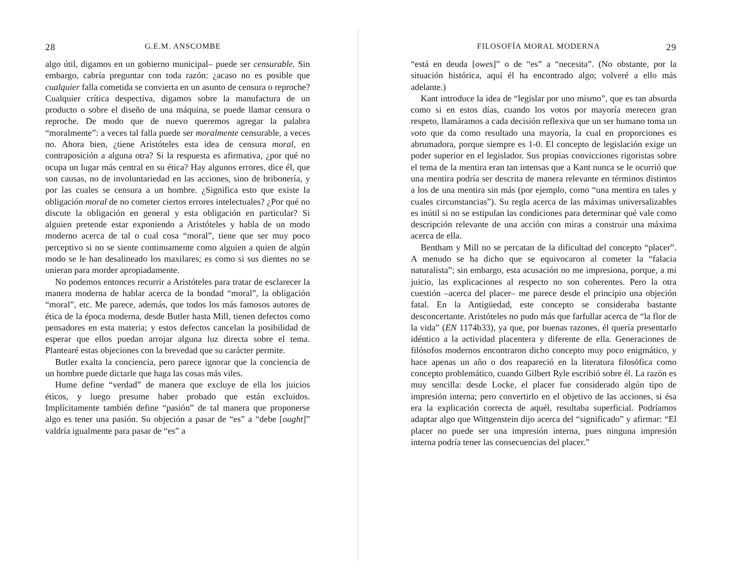28 G.E.M. ANSCOMBE
algo útil, digamos en un gobierno municipal– puede ser censurable. Sin embargo, cabría preguntar con toda razón: ¿acaso no es posible que cualquier falla cometida se convierta en un asunto de censura o reproche? Cualquier crítica despectiva, digamos sobre la manufactura de un producto o sobre el diseño de una máquina, se puede llamar censura o reproche. De modo que de nuevo queremos agregar la palabra “moralmente”: a veces tal falla puede ser moralmente censurable, a veces no. Ahora bien, ¿tiene Aristóteles esta idea de censura moral, en contraposición a alguna otra? Si la respuesta es afirmativa, ¿por qué no ocupa un lugar más central en su ética? Hay algunos errores, dice él, que son causas, no de involuntariedad en las acciones, sino de bribonería, y por las cuales se censura a un hombre. ¿Significa esto que existe la obligación moral de no cometer ciertos errores intelectuales? ¿Por qué no discute la obligación en general y esta obligación en particular? Si alguien pretende estar exponiendo a Aristóteles y habla de un modo moderno acerca de tal o cual cosa “moral”, tiene que ser muy poco perceptivo si no se siente continuamente como alguien a quien de algún modo se le han desalineado los maxilares; es como si sus dientes no se unieran para morder apropiadamente.
No podemos entonces recurrir a Aristóteles para tratar de esclarecer la manera moderna de hablar acerca de la bondad “moral”, la obligación “moral”, etc. Me parece, además, que todos los más famosos autores de ética de la época moderna, desde Butler hasta Mill, tienen defectos como pensadores en esta materia; y estos defectos cancelan la posibilidad de esperar que ellos puedan arrojar alguna luz directa sobre el tema. Plantearé estas objeciones con la brevedad que su carácter permite.
Butler exalta la conciencia, pero parece ignorar que la conciencia de un hombre puede dictarle que haga las cosas más viles.
Hume define “verdad” de manera que excluye de ella los juicios éticos, y luego presume haber probado que están excluidos. Implícitamente también define “pasión” de tal manera que proponerse algo es tener una pasión. Su objeción a pasar de “es” a “debe [ought]” valdría igualmente para pasar de “es” a
FILOSOFÍA MORAL MODERNA 29
“está en deuda [owes]” o de “es” a “necesita”. (No obstante, por la situación histórica, aquí él ha encontrado algo; volveré a ello más adelante.)
Kant introduce la idea de “legislar por uno mismo”, que es tan absurda como si en estos días, cuando los votos por mayoría merecen gran respeto, llamáramos a cada decisión reflexiva que un ser humano toma un voto que da como resultado una mayoría, la cual en proporciones es abrumadora, porque siempre es 1-0. El concepto de legislación exige un poder superior en el legislador. Sus propias convicciones rigoristas sobre el tema de la mentira eran tan intensas que a Kant nunca se le ocurrió que una mentira podría ser descrita de manera relevante en términos distintos a los de una mentira sin más (por ejemplo, como “una mentira en tales y cuales circunstancias”). Su regla acerca de las máximas universalizables es inútil si no se estipulan las condiciones para determinar qué vale como descripción relevante de una acción con miras a construir una máxima acerca de ella.
Bentham y Mill no se percatan de la dificultad del concepto “placer”. A menudo se ha dicho que se equivocaron al cometer la “falacia naturalista”; sin embargo, esta acusación no me impresiona, porque, a mi juicio, las explicaciones al respecto no son coherentes. Pero la otra cuestión –acerca del placer– me parece desde el principio una objeción fatal. En la Antigüedad, este concepto se consideraba bastante desconcertante. Aristóteles no pudo más que farfullar acerca de “la flor de la vida” (EN 1174b33), ya que, por buenas razones, él quería presentarlo idéntico a la actividad placentera y diferente de ella. Generaciones de filósofos modernos encontraron dicho concepto muy poco enigmático, y hace apenas un año o dos reapareció en la literatura filosófica como concepto problemático, cuando Gilbert Ryle escribió sobre él. La razón es muy sencilla: desde Locke, el placer fue considerado algún tipo de impresión interna; pero convertirlo en el objetivo de las acciones, si ésa era la explicación correcta de aquél, resultaba superficial. Podríamos adaptar algo que Wittgenstein dijo acerca del “significado” y afirmar: “El placer no puede ser una impresión interna, pues ninguna impresión interna podría tener las consecuencias del placer.”